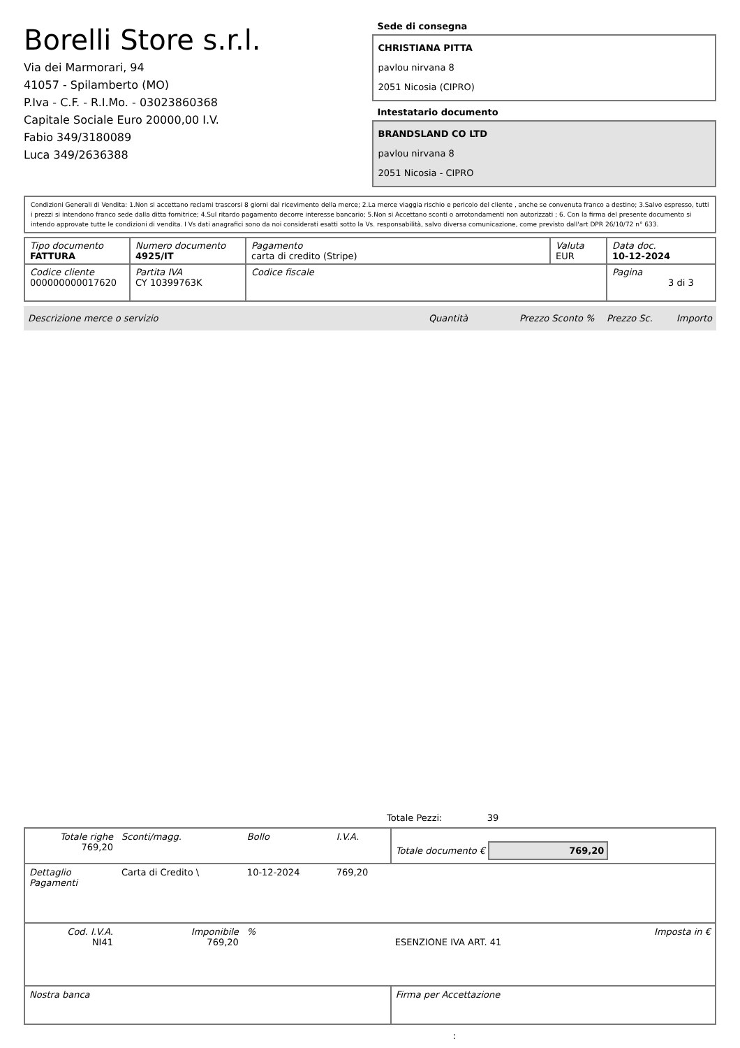Borelli Store s.r.l.
Via dei Marmorari, 94
41057 - Spilamberto (MO)
P.Iva - C.F. - R.I.Mo. - 03023860368
Capitale Sociale Euro 20000,00 I.V.
Fabio 349/3180089
Luca 349/2636388
Sede di consegna
CHRISTIANA PITTA
pavlou nirvana 8
2051 Nicosia (CIPRO)
Intestatario documento
BRANDSLAND CO LTD
pavlou nirvana 8
2051 Nicosia - CIPRO
Condizioni Generali di Vendita: 1.Non si accettano reclami trascorsi 8 giorni dal ricevimento della merce; 2.La merce viaggia rischio e pericolo del cliente , anche se convenuta franco a destino; 3.Salvo espresso, tutti i prezzi si intendono franco sede dalla ditta fornitrice; 4.Sul ritardo pagamento decorre interesse bancario; 5.Non si Accettano sconti o arrotondamenti non autorizzati ; 6. Con la firma del presente documento si intendo approvate tutte le condizioni di vendita. I Vs dati anagrafici sono da noi considerati esatti sotto la Vs. responsabilità, salvo diversa comunicazione, come previsto dall'art DPR 26/10/72 n° 633.
| Tipo documento FATTURA | Numero documento 4925/IT | Pagamento carta di credito (Stripe) | Valuta EUR | Data doc. 10-12-2024 |
| Codice cliente 000000000017620 | Partita IVA CY 10399763K | Codice fiscale | | Pagina 3 di 3 |
Descrizione merce o servizio Quantità Prezzo Sconto % Prezzo Sc. Importo
Totale Pezzi: 39
| Totale righe 769,20 | Sconti/magg. | Bollo | I.V.A. | Totale documento € 769,20 | |
| Dettaglio Pagamenti | Carta di Credito \ | 10-12-2024 | 769,20 | | |
| Cod. I.V.A. NI41 | Imponibile 769,20 | % | | ESENZIONE IVA ART. 41 | Imposta in € |
| Nostra banca | | | | Firma per Accettazione | |
: